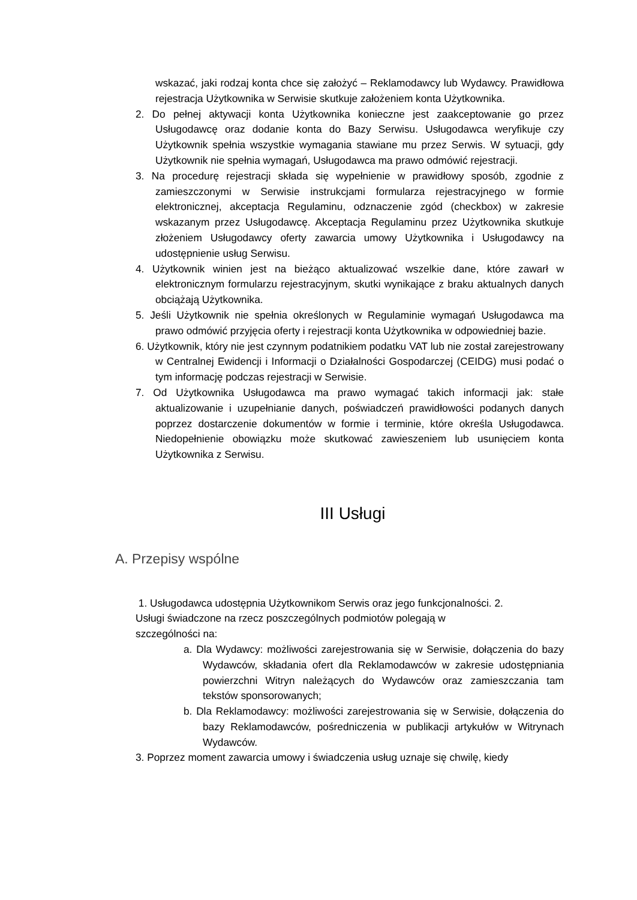wskazać, jaki rodzaj konta chce się założyć – Reklamodawcy lub Wydawcy. Prawidłowa rejestracja Użytkownika w Serwisie skutkuje założeniem konta Użytkownika.
2. Do pełnej aktywacji konta Użytkownika konieczne jest zaakceptowanie go przez Usługodawcę oraz dodanie konta do Bazy Serwisu. Usługodawca weryfikuje czy Użytkownik spełnia wszystkie wymagania stawiane mu przez Serwis. W sytuacji, gdy Użytkownik nie spełnia wymagań, Usługodawca ma prawo odmówić rejestracji.
3. Na procedurę rejestracji składa się wypełnienie w prawidłowy sposób, zgodnie z zamieszczonymi w Serwisie instrukcjami formularza rejestracyjnego w formie elektronicznej, akceptacja Regulaminu, odznaczenie zgód (checkbox) w zakresie wskazanym przez Usługodawcę. Akceptacja Regulaminu przez Użytkownika skutkuje złożeniem Usługodawcy oferty zawarcia umowy Użytkownika i Usługodawcy na udostępnienie usług Serwisu.
4. Użytkownik winien jest na bieżąco aktualizować wszelkie dane, które zawarł w elektronicznym formularzu rejestracyjnym, skutki wynikające z braku aktualnych danych obciążają Użytkownika.
5. Jeśli Użytkownik nie spełnia określonych w Regulaminie wymagań Usługodawca ma prawo odmówić przyjęcia oferty i rejestracji konta Użytkownika w odpowiedniej bazie.
6. Użytkownik, który nie jest czynnym podatnikiem podatku VAT lub nie został zarejestrowany w Centralnej Ewidencji i Informacji o Działalności Gospodarczej (CEIDG) musi podać o tym informację podczas rejestracji w Serwisie.
7. Od Użytkownika Usługodawca ma prawo wymagać takich informacji jak: stałe aktualizowanie i uzupełnianie danych, poświadczeń prawidłowości podanych danych poprzez dostarczenie dokumentów w formie i terminie, które określa Usługodawca. Niedopełnienie obowiązku może skutkować zawieszeniem lub usunięciem konta Użytkownika z Serwisu.
III Usługi
A. Przepisy wspólne
1. Usługodawca udostępnia Użytkownikom Serwis oraz jego funkcjonalności. 2. Usługi świadczone na rzecz poszczególnych podmiotów polegają w szczególności na:
a. Dla Wydawcy: możliwości zarejestrowania się w Serwisie, dołączenia do bazy Wydawców, składania ofert dla Reklamodawców w zakresie udostępniania powierzchni Witryn należących do Wydawców oraz zamieszczania tam tekstów sponsorowanych;
b. Dla Reklamodawcy: możliwości zarejestrowania się w Serwisie, dołączenia do bazy Reklamodawców, pośredniczenia w publikacji artykułów w Witrynach Wydawców.
3. Poprzez moment zawarcia umowy i świadczenia usług uznaje się chwilę, kiedy